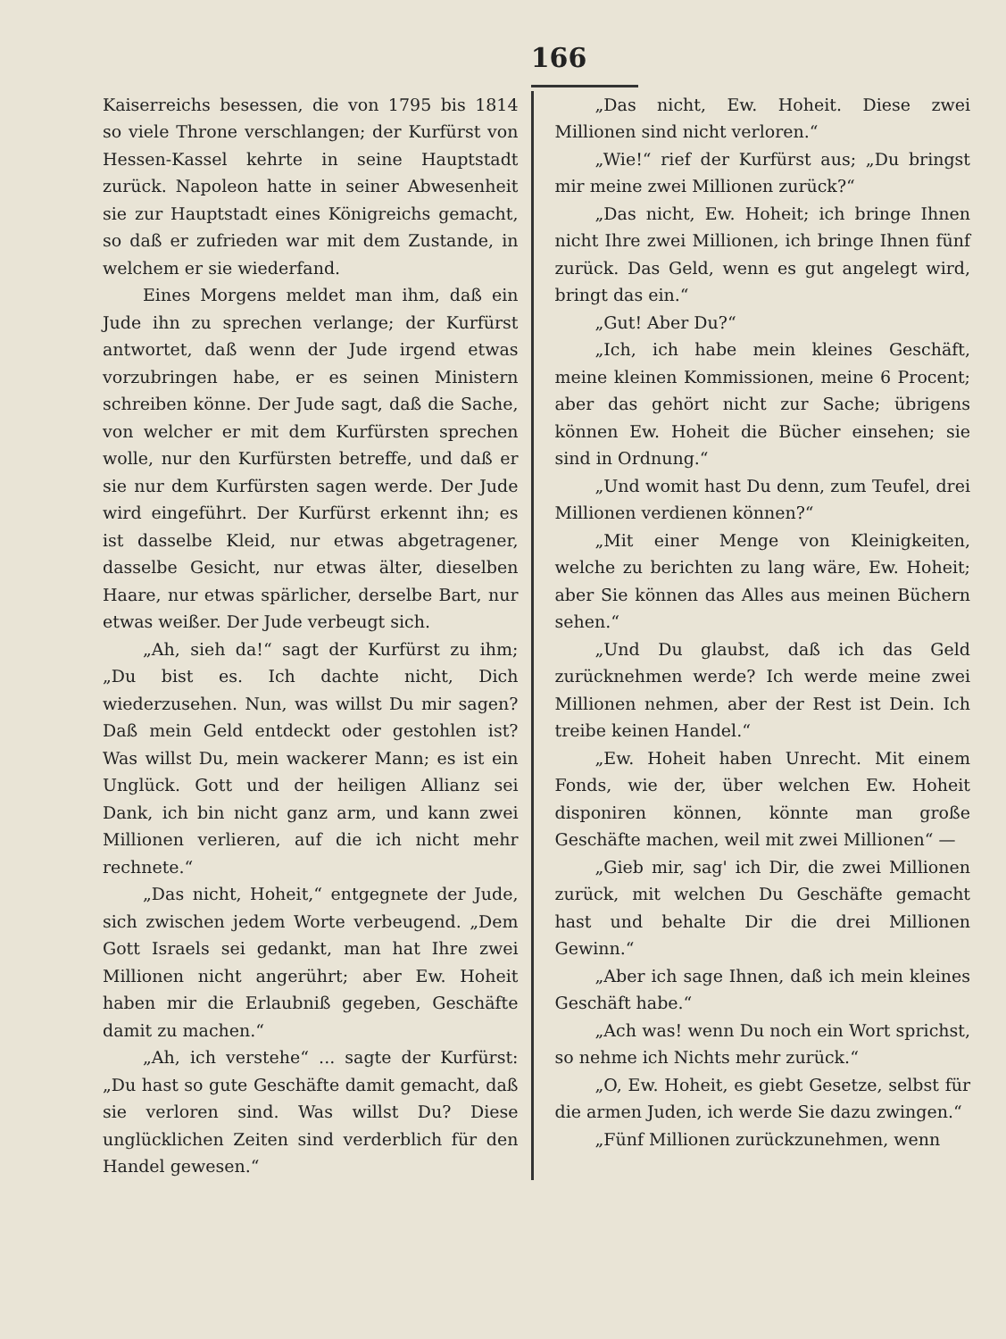166
Kaiserreichs besessen, die von 1795 bis 1814 so viele Throne verschlangen; der Kurfürst von Hessen-Kassel kehrte in seine Hauptstadt zurück. Napoleon hatte in seiner Abwesenheit sie zur Hauptstadt eines Königreichs gemacht, so daß er zufrieden war mit dem Zustande, in welchem er sie wiederfand.
Eines Morgens meldet man ihm, daß ein Jude ihn zu sprechen verlange; der Kurfürst antwortet, daß wenn der Jude irgend etwas vorzubringen habe, er es seinen Ministern schreiben könne. Der Jude sagt, daß die Sache, von welcher er mit dem Kurfürsten sprechen wolle, nur den Kurfürsten betreffe, und daß er sie nur dem Kurfürsten sagen werde. Der Jude wird eingeführt. Der Kurfürst erkennt ihn; es ist dasselbe Kleid, nur etwas abgetragener, dasselbe Gesicht, nur etwas älter, dieselben Haare, nur etwas spärlicher, derselbe Bart, nur etwas weißer. Der Jude verbeugt sich.
„Ah, sieh da!“ sagt der Kurfürst zu ihm; „Du bist es. Ich dachte nicht, Dich wiederzusehen. Nun, was willst Du mir sagen? Daß mein Geld entdeckt oder gestohlen ist? Was willst Du, mein wackerer Mann; es ist ein Unglück. Gott und der heiligen Allianz sei Dank, ich bin nicht ganz arm, und kann zwei Millionen verlieren, auf die ich nicht mehr rechnete.“
„Das nicht, Hoheit,“ entgegnete der Jude, sich zwischen jedem Worte verbeugend. „Dem Gott Israels sei gedankt, man hat Ihre zwei Millionen nicht angerührt; aber Ew. Hoheit haben mir die Erlaubniß gegeben, Geschäfte damit zu machen.“
„Ah, ich verstehe“ ... sagte der Kurfürst: „Du hast so gute Geschäfte damit gemacht, daß sie verloren sind. Was willst Du? Diese unglücklichen Zeiten sind verderblich für den Handel gewesen.“
„Das nicht, Ew. Hoheit. Diese zwei Millionen sind nicht verloren.“
„Wie!“ rief der Kurfürst aus; „Du bringst mir meine zwei Millionen zurück?“
„Das nicht, Ew. Hoheit; ich bringe Ihnen nicht Ihre zwei Millionen, ich bringe Ihnen fünf zurück. Das Geld, wenn es gut angelegt wird, bringt das ein.“
„Gut! Aber Du?“
„Ich, ich habe mein kleines Geschäft, meine kleinen Kommissionen, meine 6 Procent; aber das gehört nicht zur Sache; übrigens können Ew. Hoheit die Bücher einsehen; sie sind in Ordnung.“
„Und womit hast Du denn, zum Teufel, drei Millionen verdienen können?“
„Mit einer Menge von Kleinigkeiten, welche zu berichten zu lang wäre, Ew. Hoheit; aber Sie können das Alles aus meinen Büchern sehen.“
„Und Du glaubst, daß ich das Geld zurücknehmen werde? Ich werde meine zwei Millionen nehmen, aber der Rest ist Dein. Ich treibe keinen Handel.“
„Ew. Hoheit haben Unrecht. Mit einem Fonds, wie der, über welchen Ew. Hoheit disponiren können, könnte man große Geschäfte machen, weil mit zwei Millionen“ —
„Gieb mir, sag' ich Dir, die zwei Millionen zurück, mit welchen Du Geschäfte gemacht hast und behalte Dir die drei Millionen Gewinn.“
„Aber ich sage Ihnen, daß ich mein kleines Geschäft habe.“
„Ach was! wenn Du noch ein Wort sprichst, so nehme ich Nichts mehr zurück.“
„O, Ew. Hoheit, es giebt Gesetze, selbst für die armen Juden, ich werde Sie dazu zwingen.“
„Fünf Millionen zurückzunehmen, wenn